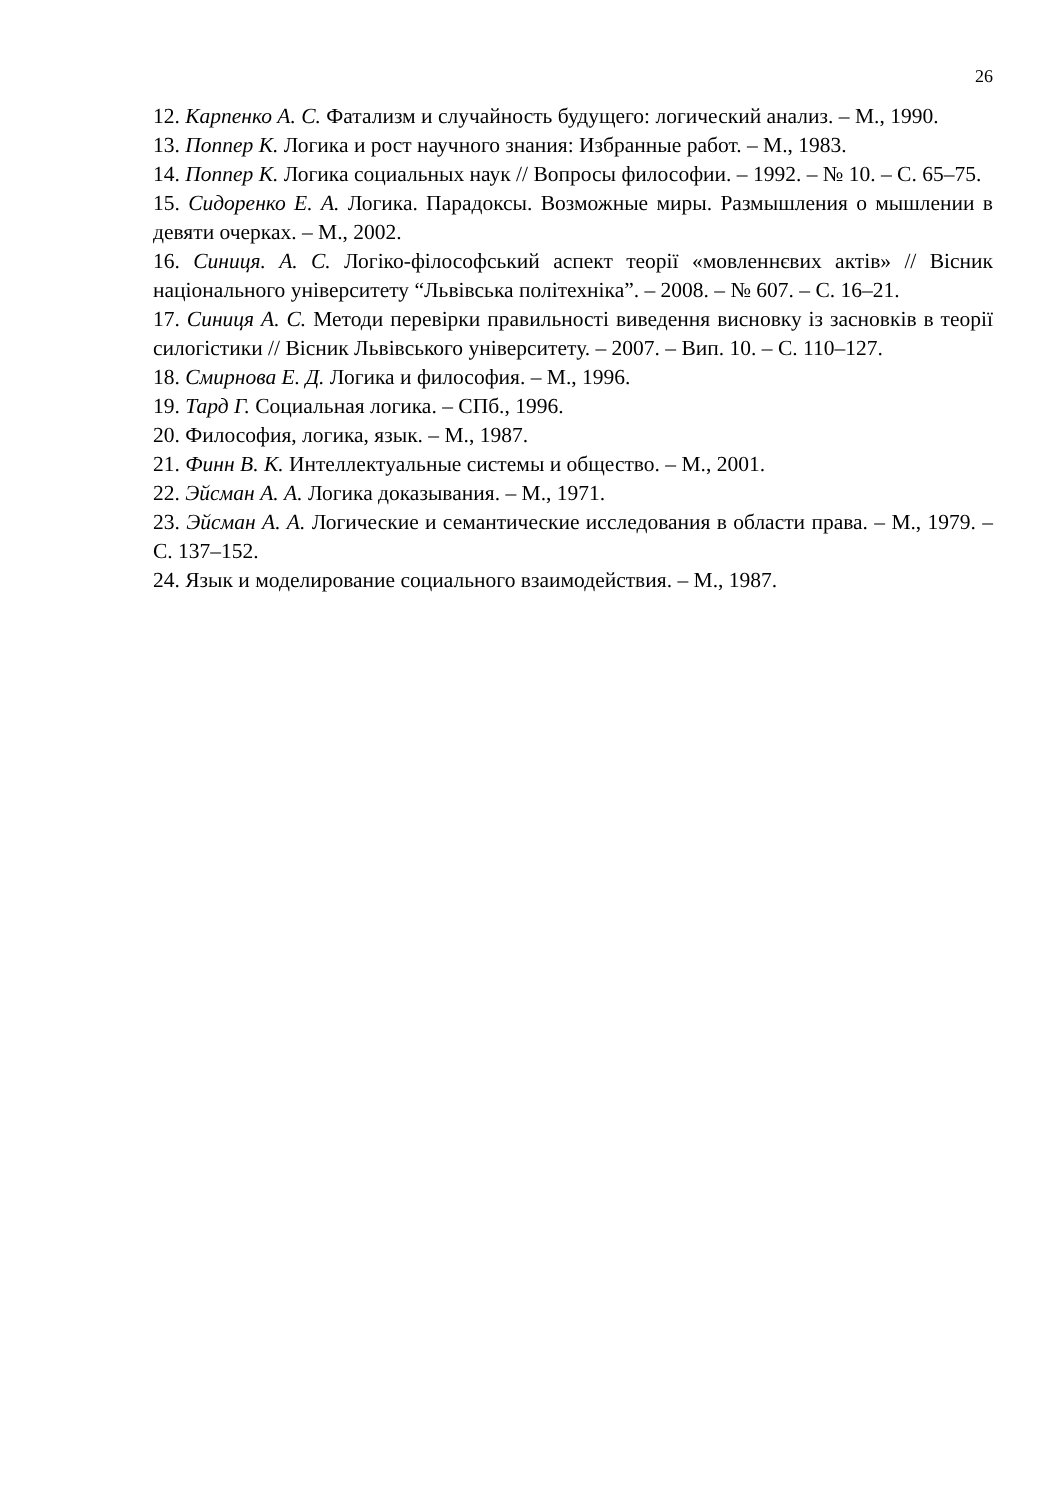26
12. Карпенко А. С. Фатализм и случайность будущего: логический анализ. – М., 1990.
13. Поппер К. Логика и рост научного знания: Избранные работ. – М., 1983.
14. Поппер К. Логика социальных наук // Вопросы философии. – 1992. – № 10. – С. 65–75.
15. Сидоренко Е. А. Логика. Парадоксы. Возможные миры. Размышления о мышлении в девяти очерках. – М., 2002.
16. Синиця. А. С. Логіко-філософський аспект теорії «мовленнєвих актів» // Вісник національного університету “Львівська політехніка”. – 2008. – № 607. – С. 16–21.
17. Синиця А. С. Методи перевірки правильності виведення висновку із засновків в теорії силогістики // Вісник Львівського університету. – 2007. – Вип. 10. – С. 110–127.
18. Смирнова Е. Д. Логика и философия. – М., 1996.
19. Тард Г. Социальная логика. – СПб., 1996.
20. Философия, логика, язык. – М., 1987.
21. Финн В. К. Интеллектуальные системы и общество. – М., 2001.
22. Эйсман А. А. Логика доказывания. – М., 1971.
23. Эйсман А. А. Логические и семантические исследования в области права. – М., 1979. – С. 137–152.
24. Язык и моделирование социального взаимодействия. – М., 1987.